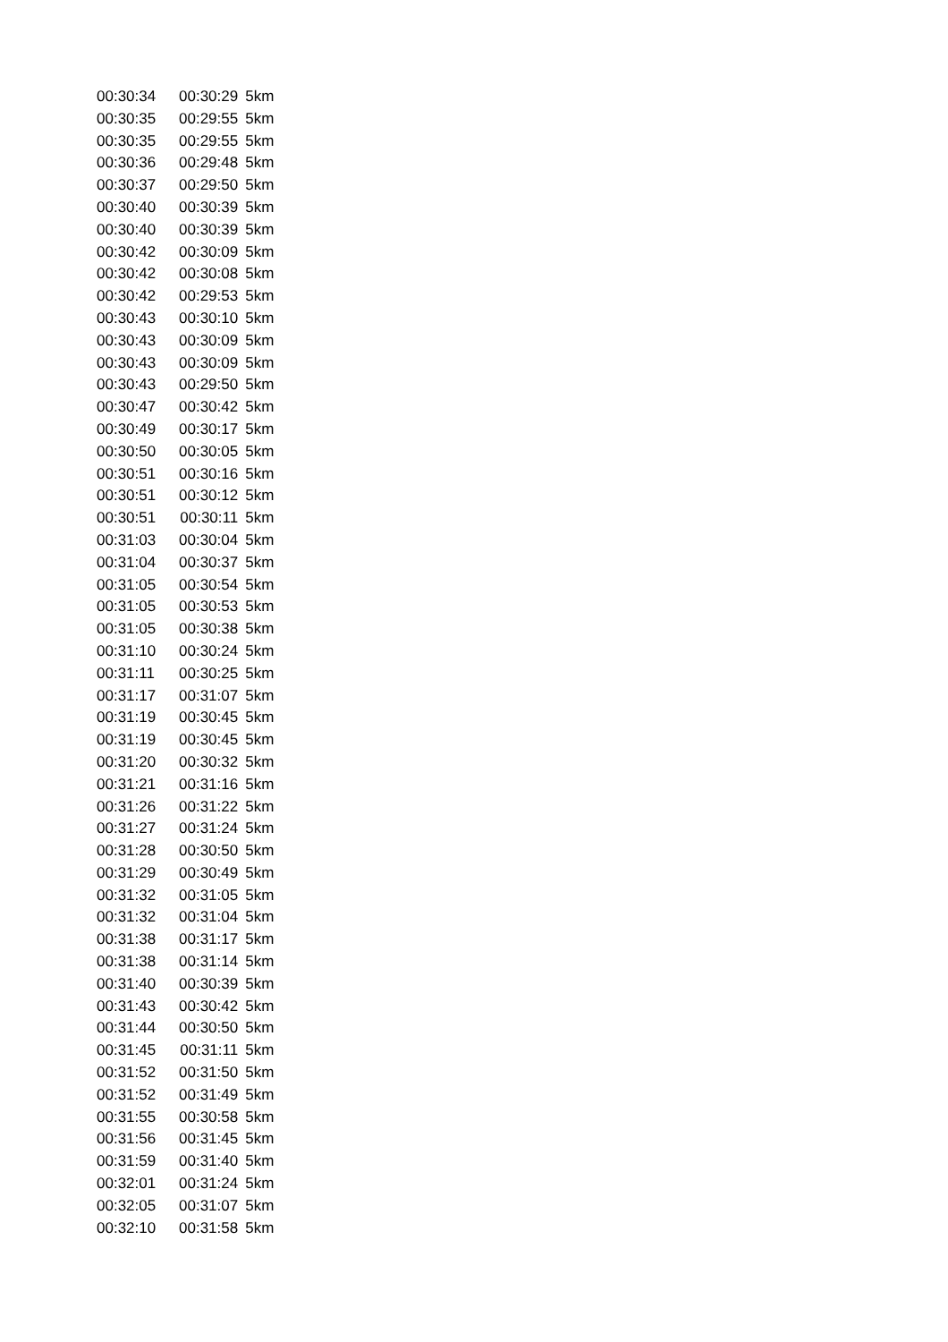| 00:30:34 | 00:30:29 | 5km |
| 00:30:35 | 00:29:55 | 5km |
| 00:30:35 | 00:29:55 | 5km |
| 00:30:36 | 00:29:48 | 5km |
| 00:30:37 | 00:29:50 | 5km |
| 00:30:40 | 00:30:39 | 5km |
| 00:30:40 | 00:30:39 | 5km |
| 00:30:42 | 00:30:09 | 5km |
| 00:30:42 | 00:30:08 | 5km |
| 00:30:42 | 00:29:53 | 5km |
| 00:30:43 | 00:30:10 | 5km |
| 00:30:43 | 00:30:09 | 5km |
| 00:30:43 | 00:30:09 | 5km |
| 00:30:43 | 00:29:50 | 5km |
| 00:30:47 | 00:30:42 | 5km |
| 00:30:49 | 00:30:17 | 5km |
| 00:30:50 | 00:30:05 | 5km |
| 00:30:51 | 00:30:16 | 5km |
| 00:30:51 | 00:30:12 | 5km |
| 00:30:51 | 00:30:11 | 5km |
| 00:31:03 | 00:30:04 | 5km |
| 00:31:04 | 00:30:37 | 5km |
| 00:31:05 | 00:30:54 | 5km |
| 00:31:05 | 00:30:53 | 5km |
| 00:31:05 | 00:30:38 | 5km |
| 00:31:10 | 00:30:24 | 5km |
| 00:31:11 | 00:30:25 | 5km |
| 00:31:17 | 00:31:07 | 5km |
| 00:31:19 | 00:30:45 | 5km |
| 00:31:19 | 00:30:45 | 5km |
| 00:31:20 | 00:30:32 | 5km |
| 00:31:21 | 00:31:16 | 5km |
| 00:31:26 | 00:31:22 | 5km |
| 00:31:27 | 00:31:24 | 5km |
| 00:31:28 | 00:30:50 | 5km |
| 00:31:29 | 00:30:49 | 5km |
| 00:31:32 | 00:31:05 | 5km |
| 00:31:32 | 00:31:04 | 5km |
| 00:31:38 | 00:31:17 | 5km |
| 00:31:38 | 00:31:14 | 5km |
| 00:31:40 | 00:30:39 | 5km |
| 00:31:43 | 00:30:42 | 5km |
| 00:31:44 | 00:30:50 | 5km |
| 00:31:45 | 00:31:11 | 5km |
| 00:31:52 | 00:31:50 | 5km |
| 00:31:52 | 00:31:49 | 5km |
| 00:31:55 | 00:30:58 | 5km |
| 00:31:56 | 00:31:45 | 5km |
| 00:31:59 | 00:31:40 | 5km |
| 00:32:01 | 00:31:24 | 5km |
| 00:32:05 | 00:31:07 | 5km |
| 00:32:10 | 00:31:58 | 5km |